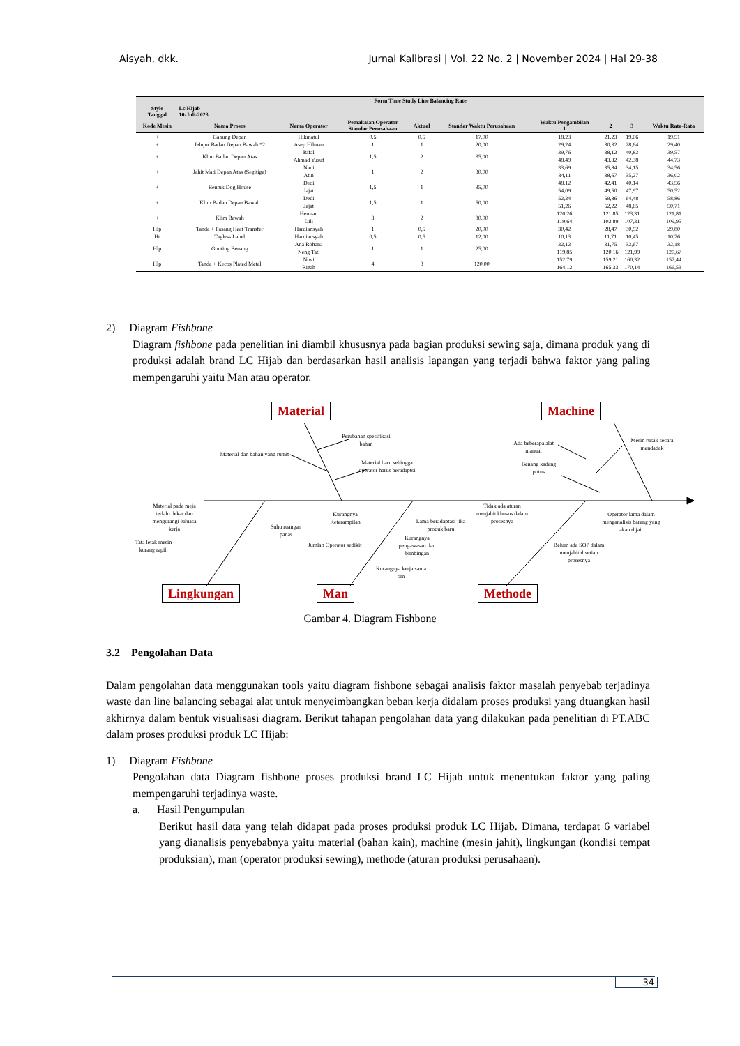Aisyah, dkk. Jurnal Kalibrasi | Vol. 22 No. 2 | November 2024 | Hal 29-38
| Form Time Study Line Balancing Rate | | | | | | | | | |
| --- | --- | --- | --- | --- | --- | --- | --- | --- | --- |
| Style Tanggal | Lc Hijab 10-Juli-2023 | | | | | | | | |
| Kode Mesin | Nama Proses | Nama Operator | Pemakaian Operator Standar Perusahaan | Aktual | Standar Waktu Perusahaan | Waktu Pengambilan 1 | 2 | 3 | Waktu Rata-Rata |
| + | Gabung Depan | Hikmatul | 0,5 | 0,5 | 17,00 | 18,23 | 21,23 | 19,06 | 19,51 |
| + | Jelujur Badan Depan Bawah *2 | Asep Hilman | 1 | 1 | 20,00 | 29,24 | 30,32 | 28,64 | 29,40 |
| + | Klim Badan Depan Atas | Rifal Ahmad Yusuf | 1,5 | 2 | 35,00 | 39,76 48,49 | 38,12 43,32 | 40,82 42,38 | 39,57 44,73 |
| + | Jahit Mati Depan Atas (Segitiga) | Nani Atin | 1 | 2 | 30,00 | 33,69 34,11 | 35,84 38,67 | 34,15 35,27 | 34,56 36,02 |
| + | Bentuk Dog House | Dedi Jajat | 1,5 | 1 | 35,00 | 48,12 54,09 | 42,41 49,50 | 40,14 47,97 | 43,56 50,52 |
| + | Klim Badan Depan Bawah | Dedi Jajat | 1,5 | 1 | 50,00 | 52,24 51,26 | 59,86 52,22 | 64,48 48,65 | 58,86 50,71 |
| + | Klim Bawah | Herman Dili | 3 | 2 | 80,00 | 120,26 119,64 | 121,85 102,89 | 123,31 107,31 | 121,81 109,95 |
| Hlp | Tanda + Pasang Heat Transfer | Hardiansyah | 1 | 0,5 | 20,00 | 30,42 | 28,47 | 30,52 | 29,80 |
| Ht | Tagless Label | Hardiansyah | 0,5 | 0,5 | 12,00 | 10,13 | 11,71 | 10,45 | 10,76 |
| Hlp | Gunting Benang | Ana Rohana Neng Tati | 1 | 1 | 25,00 | 32,12 119,85 | 31,75 120,16 | 32,67 121,99 | 32,18 120,67 |
| Hlp | Tanda + Kecos Plated Metal | Novi Rizah | 4 | 3 | 120,00 | 152,79 164,12 | 159,21 165,33 | 160,32 170,14 | 157,44 166,53 |
2) Diagram Fishbone
Diagram fishbone pada penelitian ini diambil khususnya pada bagian produksi sewing saja, dimana produk yang di produksi adalah brand LC Hijab dan berdasarkan hasil analisis lapangan yang terjadi bahwa faktor yang paling mempengaruhi yaitu Man atau operator.
Material Machine
Lingkungan Man Methode
Perubahan spesifikasi bahan
Material dan bahan yang rumit
Material baru sehingga operator harus beradaptsi
Ada beberapa alat manual
Benang kadang putus
Mesin rusak secara mendadak
Material pada meja terlalu dekat dan mengurangi luluasa kerja
Tata letak mesin kurang rapih
Suhu ruangan panas
Kurangnya Keterampilan
Jumlah Operator sedikit
Lama beradaptasi jika produk baru
Kurangnya pengawasan dan bimbingan
Kurangnya kerja sama tim
Tidak ada aturan menjahit khusus dalam prosesnya
Operator lama dalam menganalisis barang yang akan dijait
Belum ada SOP dalam menjahit disetiap prosesnya
Gambar 4. Diagram Fishbone
3.2 Pengolahan Data
Dalam pengolahan data menggunakan tools yaitu diagram fishbone sebagai analisis faktor masalah penyebab terjadinya waste dan line balancing sebagai alat untuk menyeimbangkan beban kerja didalam proses produksi yang dtuangkan hasil akhirnya dalam bentuk visualisasi diagram. Berikut tahapan pengolahan data yang dilakukan pada penelitian di PT.ABC dalam proses produksi produk LC Hijab:
1) Diagram Fishbone
Pengolahan data Diagram fishbone proses produksi brand LC Hijab untuk menentukan faktor yang paling mempengaruhi terjadinya waste.
a. Hasil Pengumpulan
Berikut hasil data yang telah didapat pada proses produksi produk LC Hijab. Dimana, terdapat 6 variabel yang dianalisis penyebabnya yaitu material (bahan kain), machine (mesin jahit), lingkungan (kondisi tempat produksian), man (operator produksi sewing), methode (aturan produksi perusahaan).
34